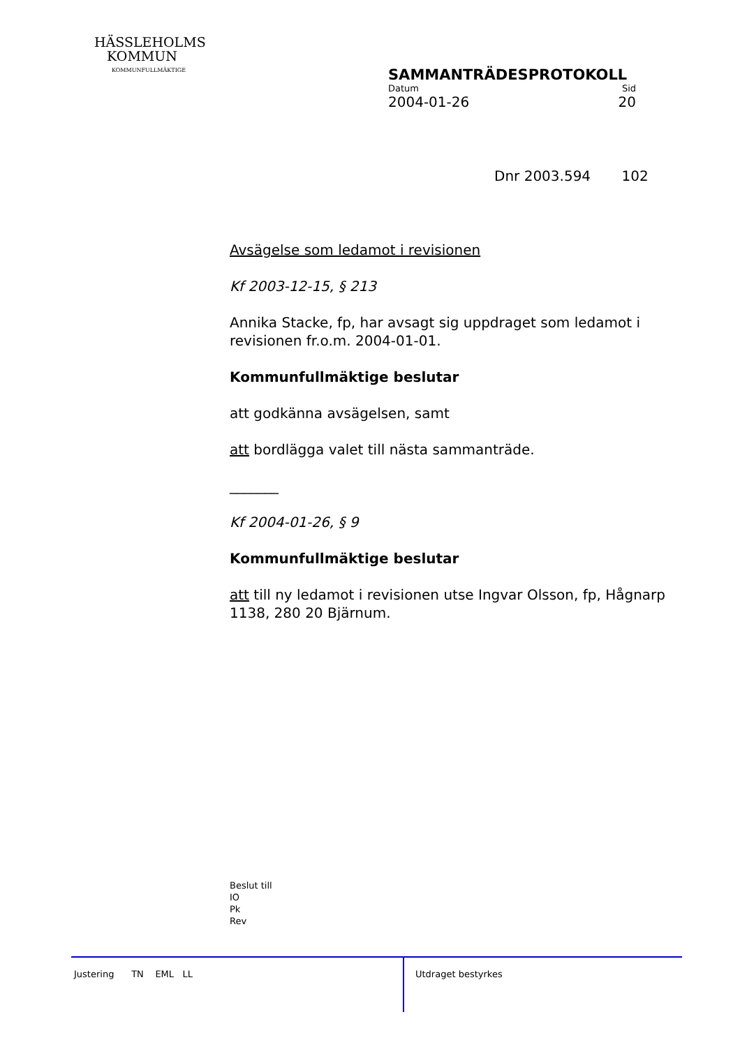HÄSSLEHOLMS
KOMMUN
KOMMUNFULLMÄKTIGE
SAMMANTRÄDESPROTOKOLL
Datum Sid
2004-01-26 20
Dnr 2003.594 102
Avsägelse som ledamot i revisionen
Kf 2003-12-15, § 213
Annika Stacke, fp, har avsagt sig uppdraget som ledamot i revisionen fr.o.m. 2004-01-01.
Kommunfullmäktige beslutar
att godkänna avsägelsen, samt
att bordlägga valet till nästa sammanträde.
_______
Kf 2004-01-26, § 9
Kommunfullmäktige beslutar
att till ny ledamot i revisionen utse Ingvar Olsson, fp, Hågnarp 1138, 280 20 Bjärnum.
Beslut till
IO
Pk
Rev
Justering TN EML LL Utdraget bestyrkes